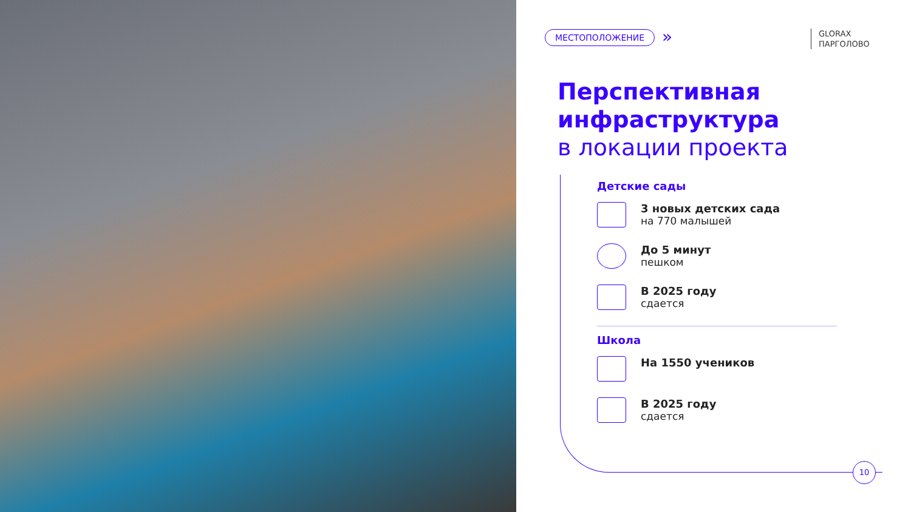МЕСТОПОЛОЖЕНИЕ »
GLORAX
ПАРГОЛОВО
Перспективная
инфраструктура
в локации проекта
Детские сады
3 новых детских сада
на 770 малышей
До 5 минут
пешком
В 2025 году
сдается
Школа
На 1550 учеников
В 2025 году
сдается
10